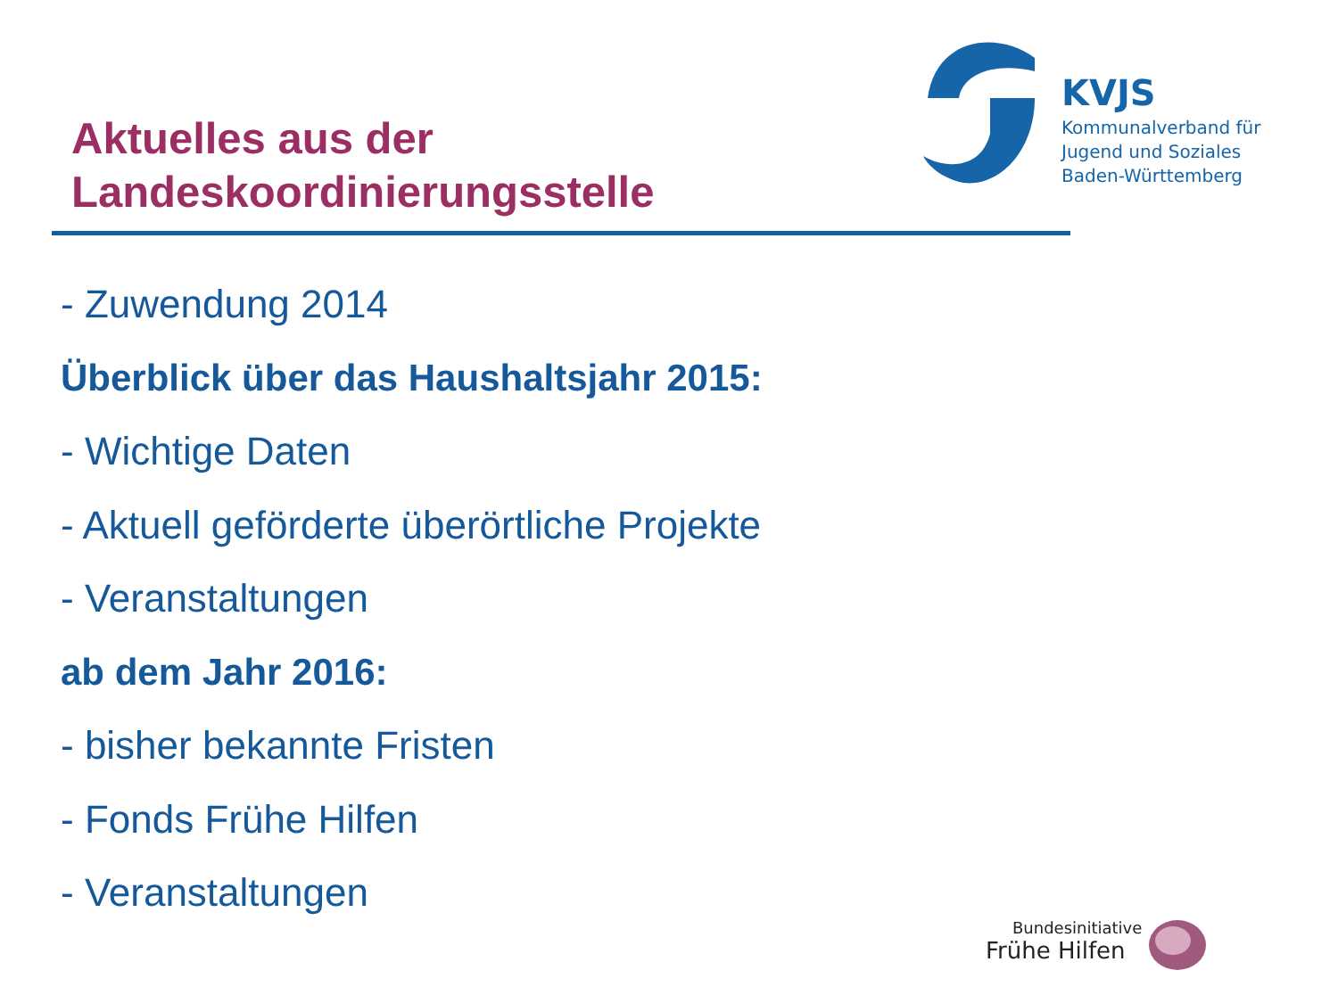Aktuelles aus der
Landeskoordinierungsstelle
KVJS
Kommunalverband für
Jugend und Soziales
Baden-Württemberg
- Zuwendung 2014
Überblick über das Haushaltsjahr 2015:
- Wichtige Daten
- Aktuell geförderte überörtliche Projekte
- Veranstaltungen
ab dem Jahr 2016:
- bisher bekannte Fristen
- Fonds Frühe Hilfen
- Veranstaltungen
Bundesinitiative
Frühe Hilfen